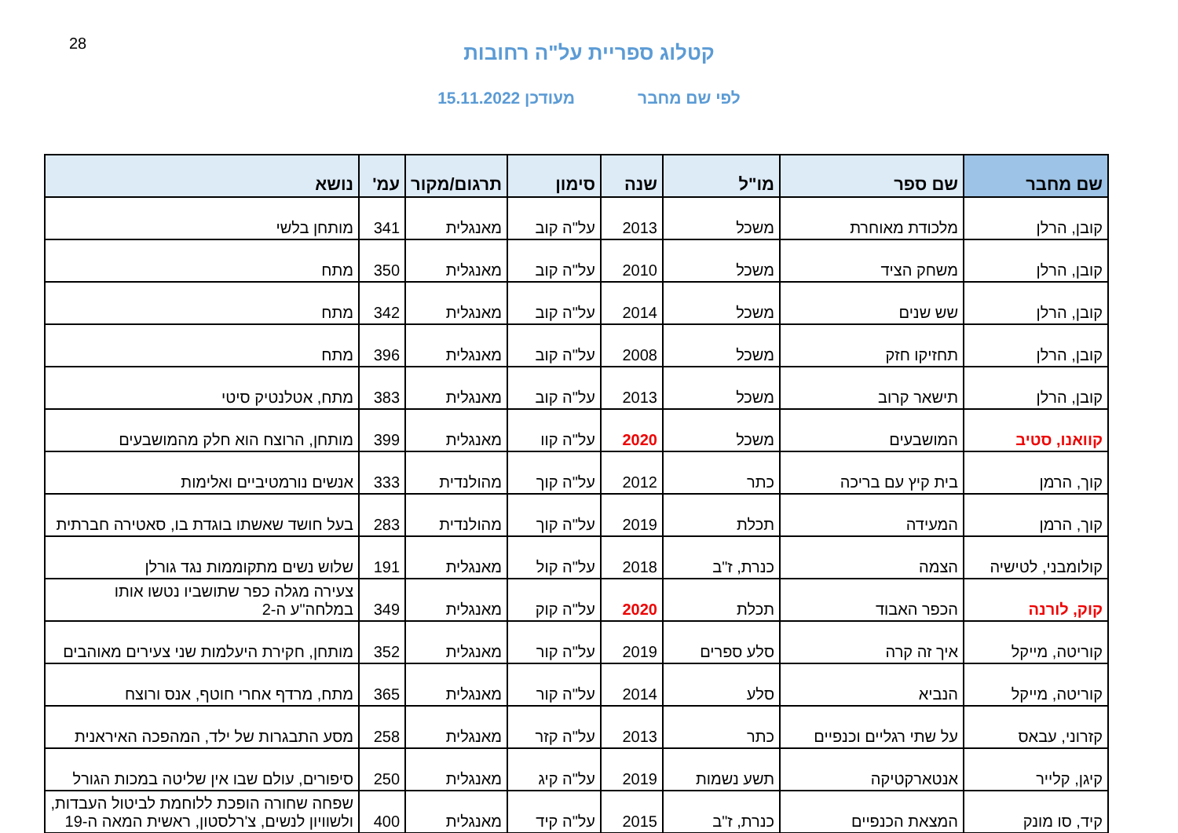28
קטלוג ספריית על"ה רחובות
לפי שם מחבר מעודכן 15.11.2022
| שם מחבר | שם ספר | מו"ל | שנה | סימון | תרגום/מקור | עמ' | נושא |
| --- | --- | --- | --- | --- | --- | --- | --- |
| קובן, הרלן | מלכודת מאוחרת | משכל | 2013 | על"ה קוב | מאנגלית | 341 | מותחן בלשי |
| קובן, הרלן | משחק הציד | משכל | 2010 | על"ה קוב | מאנגלית | 350 | מתח |
| קובן, הרלן | שש שנים | משכל | 2014 | על"ה קוב | מאנגלית | 342 | מתח |
| קובן, הרלן | תחזיקו חזק | משכל | 2008 | על"ה קוב | מאנגלית | 396 | מתח |
| קובן, הרלן | תישאר קרוב | משכל | 2013 | על"ה קוב | מאנגלית | 383 | מתח, אטלנטיק סיטי |
| קוואנו, סטיב | המושבעים | משכל | 2020 | על"ה קוו | מאנגלית | 399 | מותחן, הרוצח הוא חלק מהמושבעים |
| קוך, הרמן | בית קיץ עם בריכה | כתר | 2012 | על"ה קוך | מהולנדית | 333 | אנשים נורמטיביים ואלימות |
| קוך, הרמן | המעידה | תכלת | 2019 | על"ה קוך | מהולנדית | 283 | בעל חושד שאשתו בוגדת בו, סאטירה חברתית |
| קולומבני, לטישיה | הצמה | כנרת, ז"ב | 2018 | על"ה קול | מאנגלית | 191 | שלוש נשים מתקוממות נגד גורלן |
| קוק, לורנה | הכפר האבוד | תכלת | 2020 | על"ה קוק | מאנגלית | 349 | צעירה מגלה כפר שתושביו נטשו אותו במלחה"ע ה-2 |
| קוריטה, מייקל | איך זה קרה | סלע ספרים | 2019 | על"ה קור | מאנגלית | 352 | מותחן, חקירת היעלמות שני צעירים מאוהבים |
| קוריטה, מייקל | הנביא | סלע | 2014 | על"ה קור | מאנגלית | 365 | מתח, מרדף אחרי חוטף, אנס ורוצח |
| קזרוני, עבאס | על שתי רגליים וכנפיים | כתר | 2013 | על"ה קזר | מאנגלית | 258 | מסע התבגרות של ילד, המהפכה האיראנית |
| קיגן, קלייר | אנטארקטיקה | תשע נשמות | 2019 | על"ה קיג | מאנגלית | 250 | סיפורים, עולם שבו אין שליטה במכות הגורל |
| קיד, סו מונק | המצאת הכנפיים | כנרת, ז"ב | 2015 | על"ה קיד | מאנגלית | 400 | שפחה שחורה הופכת ללוחמת לביטול העבדות, ולשוויון לנשים, צ'רלסטון, ראשית המאה ה-19 |